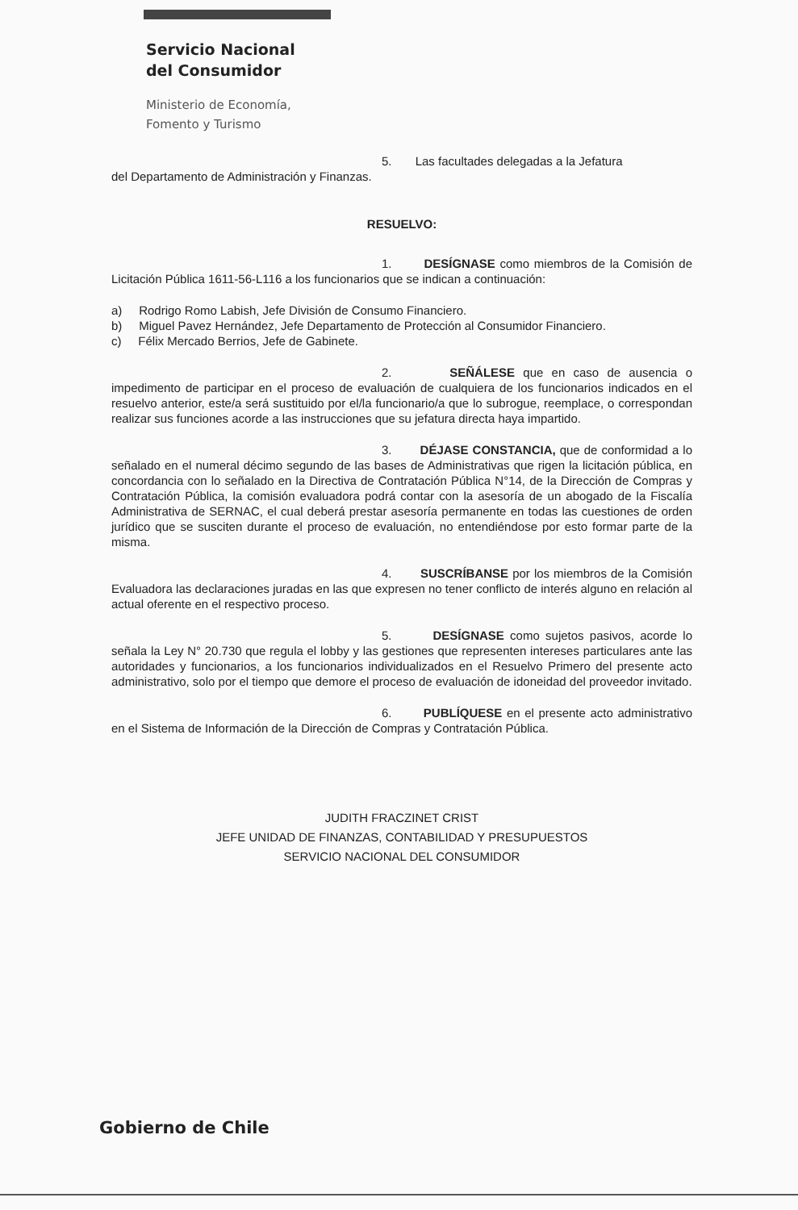Servicio Nacional
del Consumidor
Ministerio de Economía,
Fomento y Turismo
5. Las facultades delegadas a la Jefatura
del Departamento de Administración y Finanzas.
RESUELVO:
1. DESÍGNASE como miembros de la Comisión de Licitación Pública 1611-56-L116 a los funcionarios que se indican a continuación:
a) Rodrigo Romo Labish, Jefe División de Consumo Financiero.
b) Miguel Pavez Hernández, Jefe Departamento de Protección al Consumidor Financiero.
c) Félix Mercado Berrios, Jefe de Gabinete.
2. SEÑÁLESE que en caso de ausencia o impedimento de participar en el proceso de evaluación de cualquiera de los funcionarios indicados en el resuelvo anterior, este/a será sustituido por el/la funcionario/a que lo subrogue, reemplace, o correspondan realizar sus funciones acorde a las instrucciones que su jefatura directa haya impartido.
3. DÉJASE CONSTANCIA, que de conformidad a lo señalado en el numeral décimo segundo de las bases de Administrativas que rigen la licitación pública, en concordancia con lo señalado en la Directiva de Contratación Pública N°14, de la Dirección de Compras y Contratación Pública, la comisión evaluadora podrá contar con la asesoría de un abogado de la Fiscalía Administrativa de SERNAC, el cual deberá prestar asesoría permanente en todas las cuestiones de orden jurídico que se susciten durante el proceso de evaluación, no entendiéndose por esto formar parte de la misma.
4. SUSCRÍBANSE por los miembros de la Comisión Evaluadora las declaraciones juradas en las que expresen no tener conflicto de interés alguno en relación al actual oferente en el respectivo proceso.
5. DESÍGNASE como sujetos pasivos, acorde lo señala la Ley N° 20.730 que regula el lobby y las gestiones que representen intereses particulares ante las autoridades y funcionarios, a los funcionarios individualizados en el Resuelvo Primero del presente acto administrativo, solo por el tiempo que demore el proceso de evaluación de idoneidad del proveedor invitado.
6. PUBLÍQUESE en el presente acto administrativo en el Sistema de Información de la Dirección de Compras y Contratación Pública.
JUDITH FRACZINET CRIST
JEFE UNIDAD DE FINANZAS, CONTABILIDAD Y PRESUPUESTOS
SERVICIO NACIONAL DEL CONSUMIDOR
Gobierno de Chile